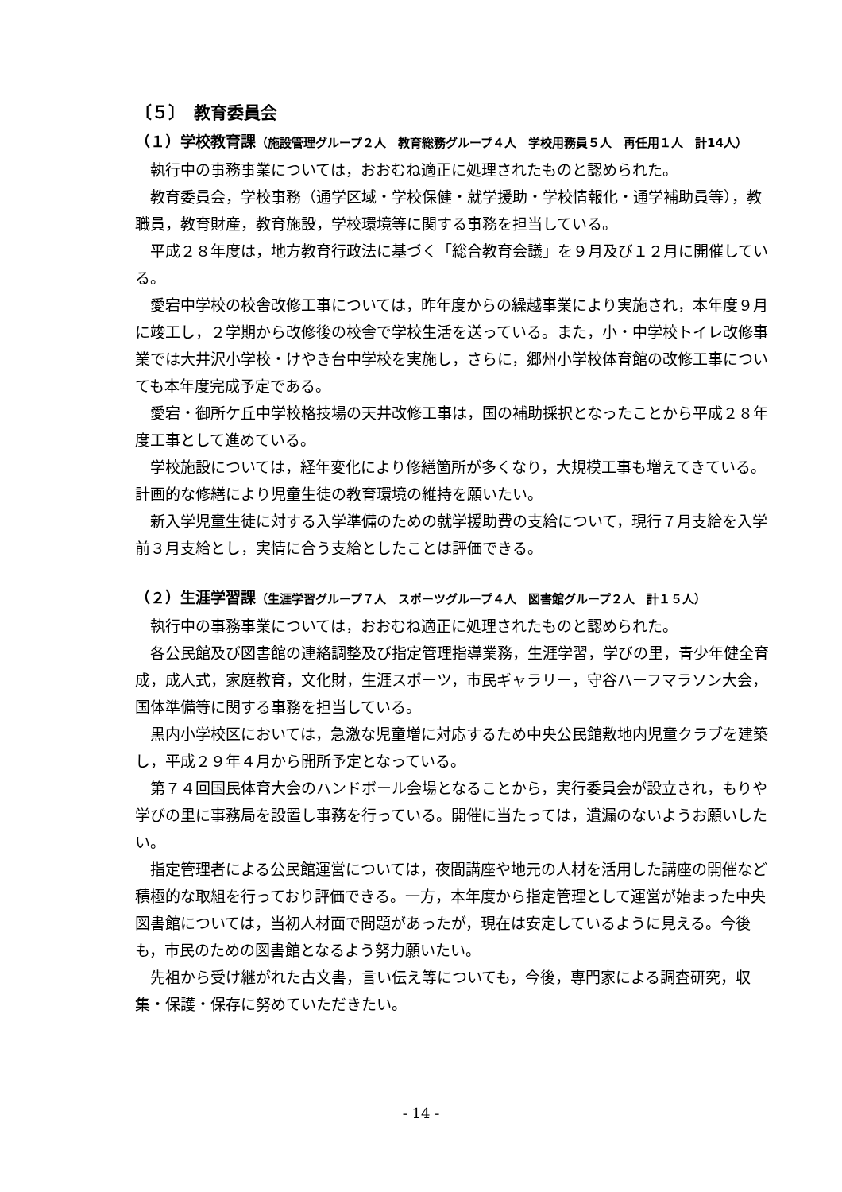〔５〕　教育委員会
（１）学校教育課（施設管理グループ２人　教育総務グループ４人　学校用務員５人　再任用１人　計14人）
執行中の事務事業については，おおむね適正に処理されたものと認められた。
教育委員会，学校事務（通学区域・学校保健・就学援助・学校情報化・通学補助員等），教職員，教育財産，教育施設，学校環境等に関する事務を担当している。
平成２８年度は，地方教育行政法に基づく「総合教育会議」を９月及び１２月に開催している。
愛宕中学校の校舎改修工事については，昨年度からの繰越事業により実施され，本年度９月に竣工し，２学期から改修後の校舎で学校生活を送っている。また，小・中学校トイレ改修事業では大井沢小学校・けやき台中学校を実施し，さらに，郷州小学校体育館の改修工事についても本年度完成予定である。
愛宕・御所ケ丘中学校格技場の天井改修工事は，国の補助採択となったことから平成２８年度工事として進めている。
学校施設については，経年変化により修繕箇所が多くなり，大規模工事も増えてきている。計画的な修繕により児童生徒の教育環境の維持を願いたい。
新入学児童生徒に対する入学準備のための就学援助費の支給について，現行７月支給を入学前３月支給とし，実情に合う支給としたことは評価できる。
（２）生涯学習課（生涯学習グループ７人　スポーツグループ４人　図書館グループ２人　計１５人）
執行中の事務事業については，おおむね適正に処理されたものと認められた。
各公民館及び図書館の連絡調整及び指定管理指導業務，生涯学習，学びの里，青少年健全育成，成人式，家庭教育，文化財，生涯スポーツ，市民ギャラリー，守谷ハーフマラソン大会，国体準備等に関する事務を担当している。
黒内小学校区においては，急激な児童増に対応するため中央公民館敷地内児童クラブを建築し，平成２９年４月から開所予定となっている。
第７４回国民体育大会のハンドボール会場となることから，実行委員会が設立され，もりや学びの里に事務局を設置し事務を行っている。開催に当たっては，遺漏のないようお願いしたい。
指定管理者による公民館運営については，夜間講座や地元の人材を活用した講座の開催など積極的な取組を行っており評価できる。一方，本年度から指定管理として運営が始まった中央図書館については，当初人材面で問題があったが，現在は安定しているように見える。今後も，市民のための図書館となるよう努力願いたい。
先祖から受け継がれた古文書，言い伝え等についても，今後，専門家による調査研究，収集・保護・保存に努めていただきたい。
- 14 -